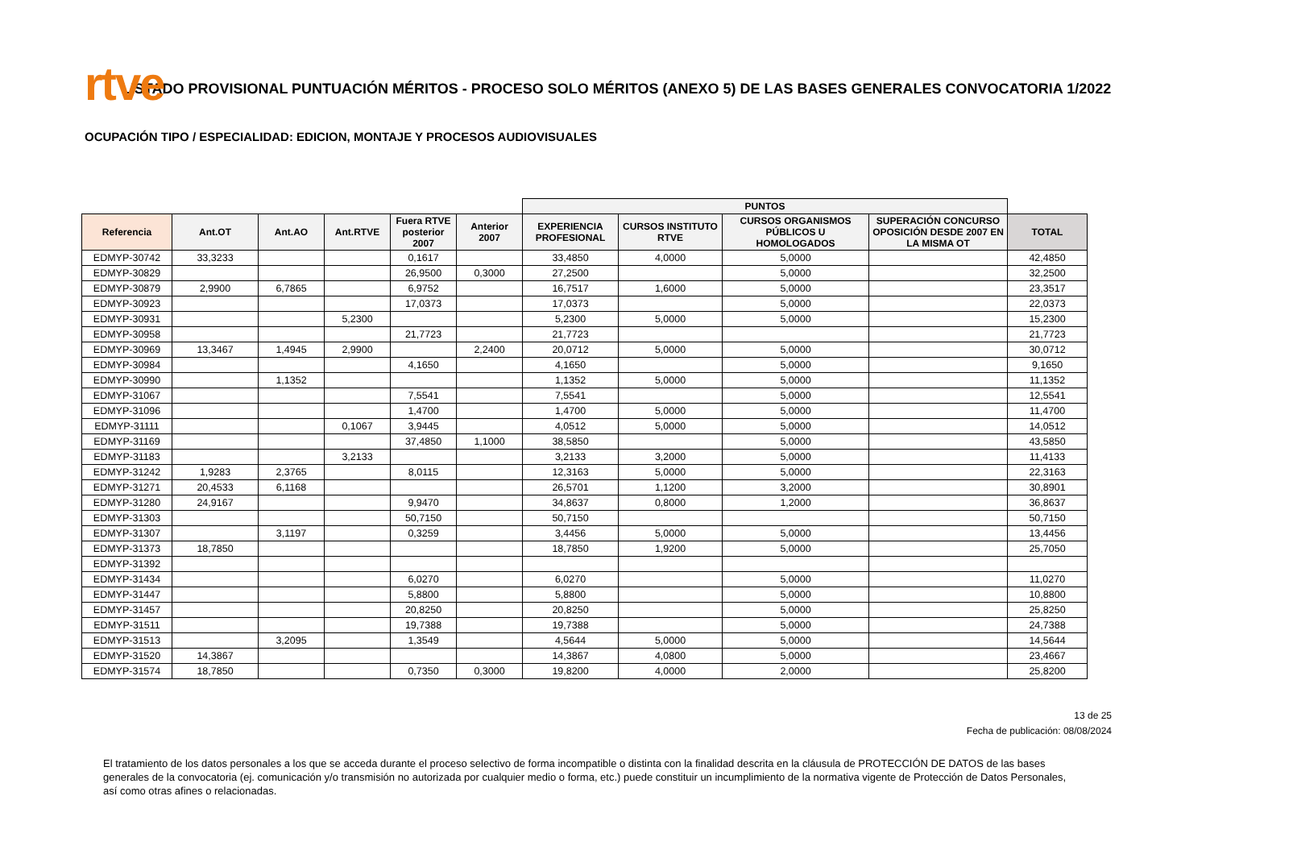rtve
LISTADO PROVISIONAL PUNTUACIÓN MÉRITOS - PROCESO SOLO MÉRITOS (ANEXO 5) DE LAS BASES GENERALES CONVOCATORIA 1/2022
OCUPACIÓN TIPO / ESPECIALIDAD: EDICION, MONTAJE Y PROCESOS AUDIOVISUALES
| | | | | | | PUNTOS | | | | |
| Referencia | Ant.OT | Ant.AO | Ant.RTVE | Fuera RTVE posterior 2007 | Anterior 2007 | EXPERIENCIA PROFESIONAL | CURSOS INSTITUTO RTVE | CURSOS ORGANISMOS PÚBLICOS U HOMOLOGADOS | SUPERACIÓN CONCURSO OPOSICIÓN DESDE 2007 EN LA MISMA OT | TOTAL |
| EDMYP-30742 | 33,3233 | | | 0,1617 | | 33,4850 | 4,0000 | 5,0000 | | 42,4850 |
| EDMYP-30829 | | | | 26,9500 | 0,3000 | 27,2500 | | 5,0000 | | 32,2500 |
| EDMYP-30879 | 2,9900 | 6,7865 | | 6,9752 | | 16,7517 | 1,6000 | 5,0000 | | 23,3517 |
| EDMYP-30923 | | | | 17,0373 | | 17,0373 | | 5,0000 | | 22,0373 |
| EDMYP-30931 | | | 5,2300 | | | 5,2300 | 5,0000 | 5,0000 | | 15,2300 |
| EDMYP-30958 | | | | 21,7723 | | 21,7723 | | | | 21,7723 |
| EDMYP-30969 | 13,3467 | 1,4945 | 2,9900 | | 2,2400 | 20,0712 | 5,0000 | 5,0000 | | 30,0712 |
| EDMYP-30984 | | | | 4,1650 | | 4,1650 | | 5,0000 | | 9,1650 |
| EDMYP-30990 | | 1,1352 | | | | 1,1352 | 5,0000 | 5,0000 | | 11,1352 |
| EDMYP-31067 | | | | 7,5541 | | 7,5541 | | 5,0000 | | 12,5541 |
| EDMYP-31096 | | | | 1,4700 | | 1,4700 | 5,0000 | 5,0000 | | 11,4700 |
| EDMYP-31111 | | | 0,1067 | 3,9445 | | 4,0512 | 5,0000 | 5,0000 | | 14,0512 |
| EDMYP-31169 | | | | 37,4850 | 1,1000 | 38,5850 | | 5,0000 | | 43,5850 |
| EDMYP-31183 | | | 3,2133 | | | 3,2133 | 3,2000 | 5,0000 | | 11,4133 |
| EDMYP-31242 | 1,9283 | 2,3765 | | 8,0115 | | 12,3163 | 5,0000 | 5,0000 | | 22,3163 |
| EDMYP-31271 | 20,4533 | 6,1168 | | | | 26,5701 | 1,1200 | 3,2000 | | 30,8901 |
| EDMYP-31280 | 24,9167 | | | 9,9470 | | 34,8637 | 0,8000 | 1,2000 | | 36,8637 |
| EDMYP-31303 | | | | 50,7150 | | 50,7150 | | | | 50,7150 |
| EDMYP-31307 | | 3,1197 | | 0,3259 | | 3,4456 | 5,0000 | 5,0000 | | 13,4456 |
| EDMYP-31373 | 18,7850 | | | | | 18,7850 | 1,9200 | 5,0000 | | 25,7050 |
| EDMYP-31392 | | | | | | | | | | |
| EDMYP-31434 | | | | 6,0270 | | 6,0270 | | 5,0000 | | 11,0270 |
| EDMYP-31447 | | | | 5,8800 | | 5,8800 | | 5,0000 | | 10,8800 |
| EDMYP-31457 | | | | 20,8250 | | 20,8250 | | 5,0000 | | 25,8250 |
| EDMYP-31511 | | | | 19,7388 | | 19,7388 | | 5,0000 | | 24,7388 |
| EDMYP-31513 | | 3,2095 | | 1,3549 | | 4,5644 | 5,0000 | 5,0000 | | 14,5644 |
| EDMYP-31520 | 14,3867 | | | | | 14,3867 | 4,0800 | 5,0000 | | 23,4667 |
| EDMYP-31574 | 18,7850 | | | 0,7350 | 0,3000 | 19,8200 | 4,0000 | 2,0000 | | 25,8200 |
13 de 25
Fecha de publicación: 08/08/2024
El tratamiento de los datos personales a los que se acceda durante el proceso selectivo de forma incompatible o distinta con la finalidad descrita en la cláusula de PROTECCIÓN DE DATOS de las bases generales de la convocatoria (ej. comunicación y/o transmisión no autorizada por cualquier medio o forma, etc.) puede constituir un incumplimiento de la normativa vigente de Protección de Datos Personales, así como otras afines o relacionadas.